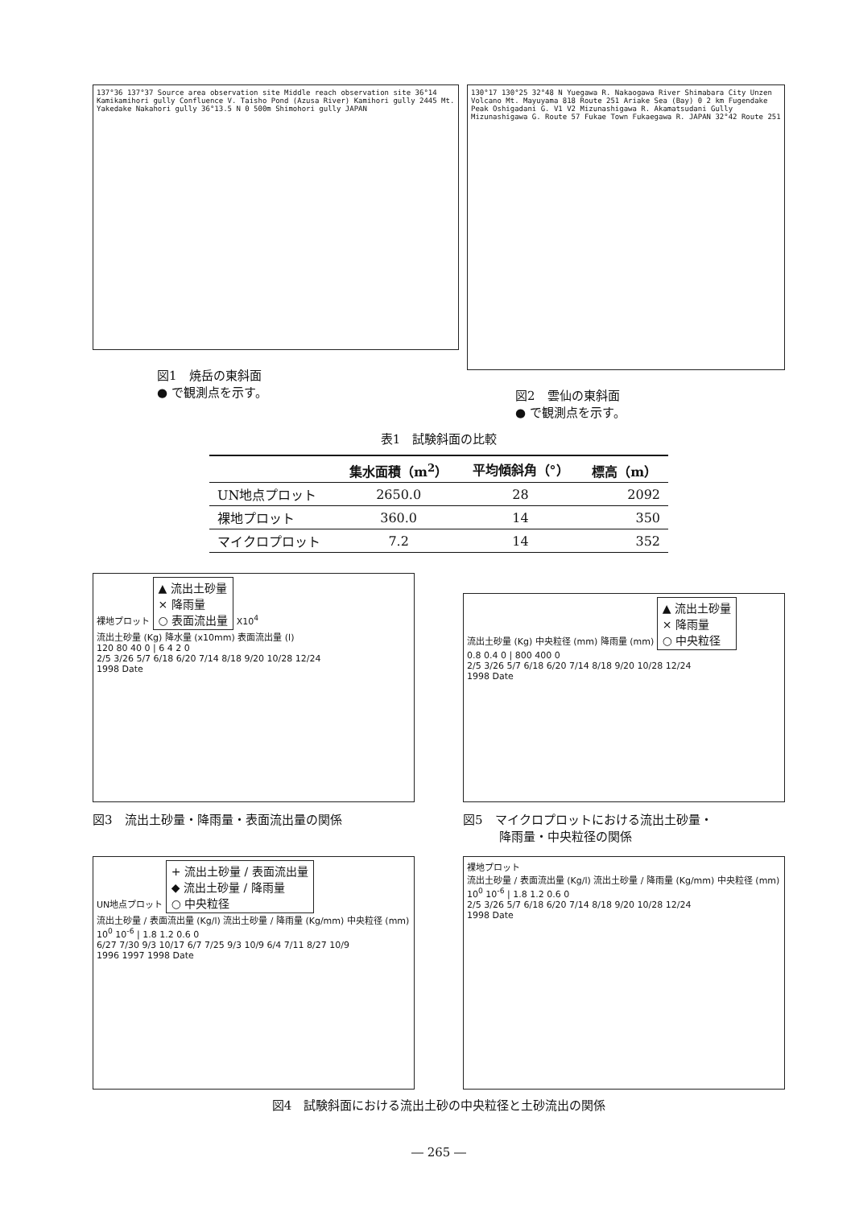137°36 137°37 Source area observation site Middle reach observation site 36°14 Kamikamihori gully Confluence V. Taisho Pond (Azusa River) Kamihori gully 2445 Mt. Yakedake Nakahori gully 36°13.5 N 0 500m Shimohori gully JAPAN
図1　焼岳の東斜面
● で観測点を示す。
130°17 130°25 32°48 N Yuegawa R. Nakaogawa River Shimabara City Unzen Volcano Mt. Mayuyama 818 Route 251 Ariake Sea (Bay) 0 2 km Fugendake Peak Oshigadani G. V1 V2 Mizunashigawa R. Akamatsudani Gully Mizunashigawa G. Route 57 Fukae Town Fukaegawa R. JAPAN 32°42 Route 251
図2　雲仙の東斜面
● で観測点を示す。
表1　試験斜面の比較
| | 集水面積（m<sup>2</sup>） | 平均傾斜角（°） | 標高（m） |
| --- | --- | --- | --- |
| UN地点プロット | 2650.0 | 28 | 2092 |
| 裸地プロット | 360.0 | 14 | 350 |
| マイクロプロット | 7.2 | 14 | 352 |
裸地プロット ▲ 流出土砂量
× 降雨量
○ 表面流出量 X10<sup>4</sup>
流出土砂量 (Kg) 降水量 (x10mm) 表面流出量 (l)
120 80 40 0 | 6 4 2 0
2/5 3/26 5/7 6/18 6/20 7/14 8/18 9/20 10/28 12/24
1998 Date
図3　流出土砂量・降雨量・表面流出量の関係
流出土砂量 (Kg) 中央粒径 (mm) 降雨量 (mm) ▲ 流出土砂量
× 降雨量
○ 中央粒径
0.8 0.4 0 | 800 400 0
2/5 3/26 5/7 6/18 6/20 7/14 8/18 9/20 10/28 12/24
1998 Date
図5　マイクロプロットにおける流出土砂量・
　　　降雨量・中央粒径の関係
UN地点プロット + 流出土砂量 / 表面流出量
◆ 流出土砂量 / 降雨量
○ 中央粒径
流出土砂量 / 表面流出量 (Kg/l) 流出土砂量 / 降雨量 (Kg/mm) 中央粒径 (mm)
10<sup>0</sup> 10<sup>-6</sup> | 1.8 1.2 0.6 0
6/27 7/30 9/3 10/17 6/7 7/25 9/3 10/9 6/4 7/11 8/27 10/9
1996 1997 1998 Date
裸地プロット
流出土砂量 / 表面流出量 (Kg/l) 流出土砂量 / 降雨量 (Kg/mm) 中央粒径 (mm)
10<sup>0</sup> 10<sup>-6</sup> | 1.8 1.2 0.6 0
2/5 3/26 5/7 6/18 6/20 7/14 8/18 9/20 10/28 12/24
1998 Date
図4　試験斜面における流出土砂の中央粒径と土砂流出の関係
― 265 ―